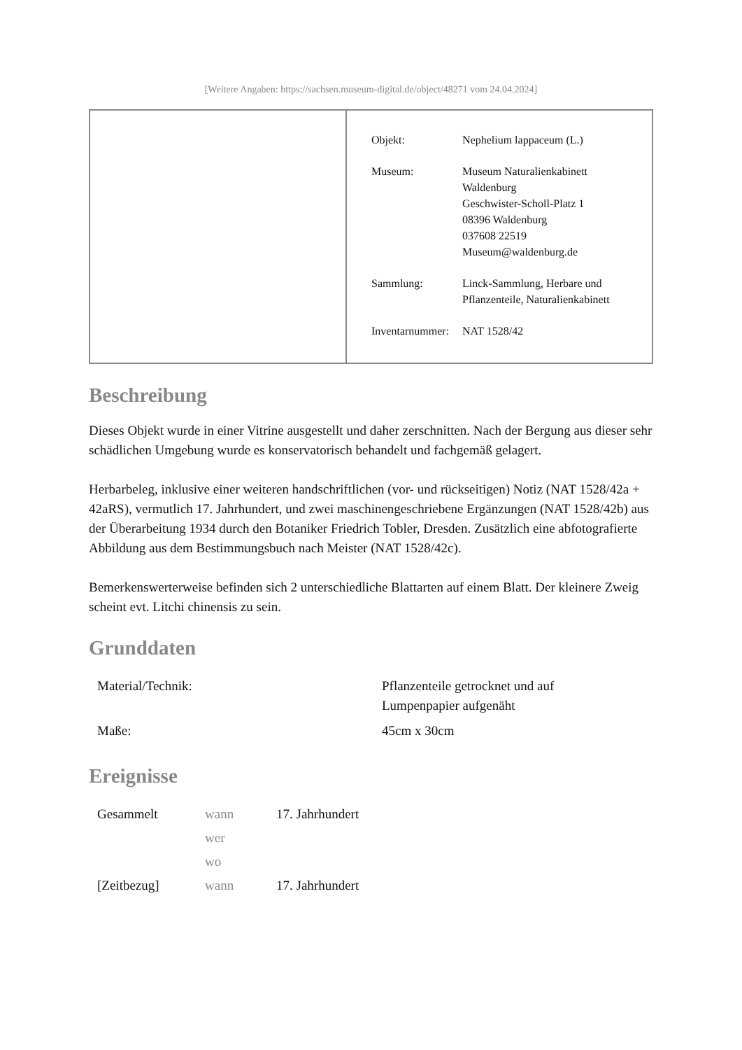[Weitere Angaben: https://sachsen.museum-digital.de/object/48271 vom 24.04.2024]
| Objekt: | Nephelium lappaceum (L.) |
| Museum: | Museum Naturalienkabinett Waldenburg Geschwister-Scholl-Platz 1 08396 Waldenburg 037608 22519 Museum@waldenburg.de |
| Sammlung: | Linck-Sammlung, Herbare und Pflanzenteile, Naturalienkabinett |
| Inventarnummer: | NAT 1528/42 |
Beschreibung
Dieses Objekt wurde in einer Vitrine ausgestellt und daher zerschnitten. Nach der Bergung aus dieser sehr schädlichen Umgebung wurde es konservatorisch behandelt und fachgemäß gelagert.
Herbarbeleg, inklusive einer weiteren handschriftlichen (vor- und rückseitigen) Notiz (NAT 1528/42a + 42aRS), vermutlich 17. Jahrhundert, und zwei maschinengeschriebene Ergänzungen (NAT 1528/42b) aus der Überarbeitung 1934 durch den Botaniker Friedrich Tobler, Dresden. Zusätzlich eine abfotografierte Abbildung aus dem Bestimmungsbuch nach Meister (NAT 1528/42c).
Bemerkenswerterweise befinden sich 2 unterschiedliche Blattarten auf einem Blatt. Der kleinere Zweig scheint evt. Litchi chinensis zu sein.
Grunddaten
| Material/Technik: | Pflanzenteile getrocknet und auf Lumpenpapier aufgenäht |
| Maße: | 45cm x 30cm |
Ereignisse
| Gesammelt | wann | 17. Jahrhundert |
| | wer | |
| | wo | |
| [Zeitbezug] | wann | 17. Jahrhundert |